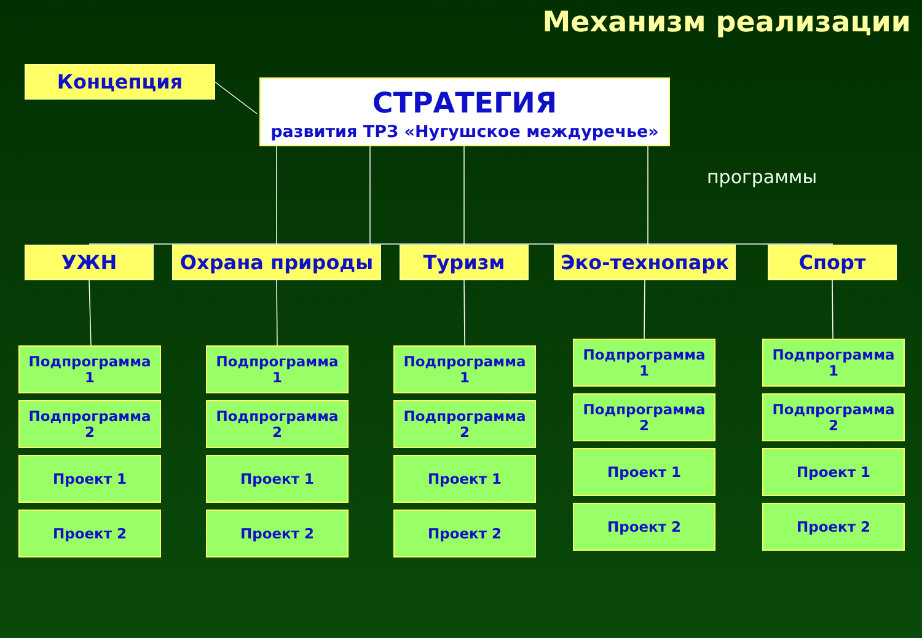Механизм реализации
Концепция
СТРАТЕГИЯ
развития ТРЗ «Нугушское междуречье»
программы
УЖН Охрана природы Туризм Эко-технопарк Спорт
Подпрограмма
1
Подпрограмма
2
Проект 1
Проект 2
Подпрограмма
1
Подпрограмма
2
Проект 1
Проект 2
Подпрограмма
1
Подпрограмма
2
Проект 1
Проект 2
Подпрограмма
1
Подпрограмма
2
Проект 1
Проект 2
Подпрограмма
1
Подпрограмма
2
Проект 1
Проект 2